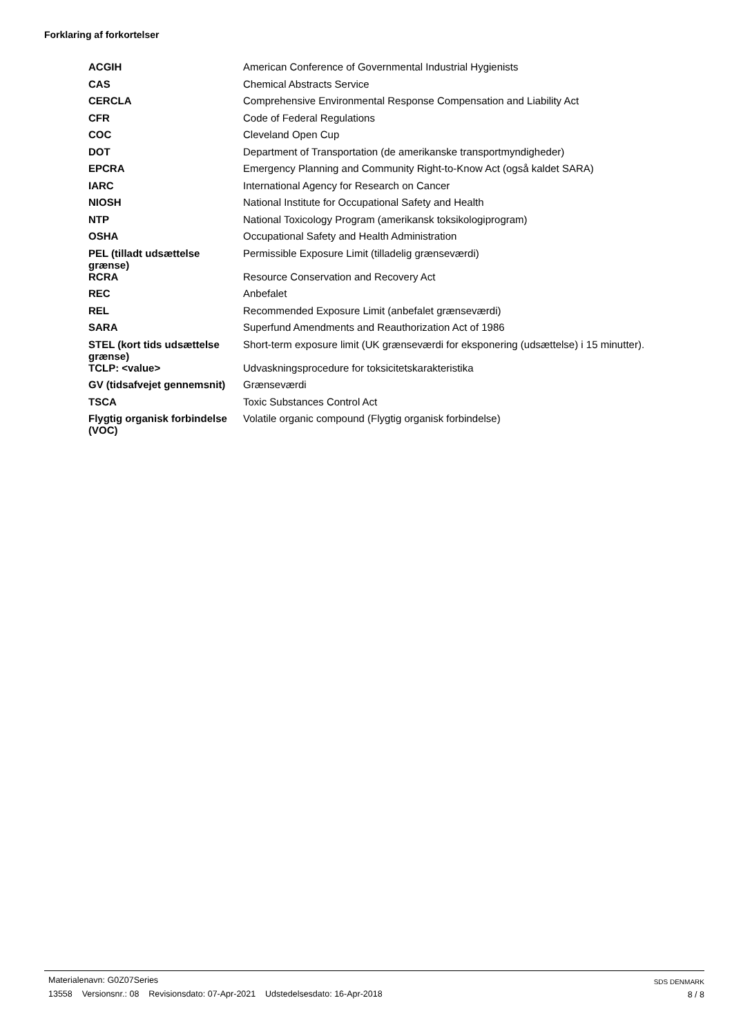Forklaring af forkortelser
| ACGIH | American Conference of Governmental Industrial Hygienists |
| CAS | Chemical Abstracts Service |
| CERCLA | Comprehensive Environmental Response Compensation and Liability Act |
| CFR | Code of Federal Regulations |
| COC | Cleveland Open Cup |
| DOT | Department of Transportation (de amerikanske transportmyndigheder) |
| EPCRA | Emergency Planning and Community Right-to-Know Act (også kaldet SARA) |
| IARC | International Agency for Research on Cancer |
| NIOSH | National Institute for Occupational Safety and Health |
| NTP | National Toxicology Program (amerikansk toksikologiprogram) |
| OSHA | Occupational Safety and Health Administration |
| PEL (tilladt udsættelse grænse) | Permissible Exposure Limit (tilladelig grænseværdi) |
| RCRA | Resource Conservation and Recovery Act |
| REC | Anbefalet |
| REL | Recommended Exposure Limit (anbefalet grænseværdi) |
| SARA | Superfund Amendments and Reauthorization Act of 1986 |
| STEL (kort tids udsættelse grænse) | Short-term exposure limit (UK grænseværdi for eksponering (udsættelse) i 15 minutter). |
| TCLP: <value> | Udvaskningsprocedure for toksicitetskarakteristika |
| GV (tidsafvejet gennemsnit) | Grænseværdi |
| TSCA | Toxic Substances Control Act |
| Flygtig organisk forbindelse (VOC) | Volatile organic compound (Flygtig organisk forbindelse) |
Materialenavn: G0Z07Series
13558 Versionsnr.: 08 Revisionsdato: 07-Apr-2021 Udstedelsesdato: 16-Apr-2018
SDS DENMARK
8 / 8